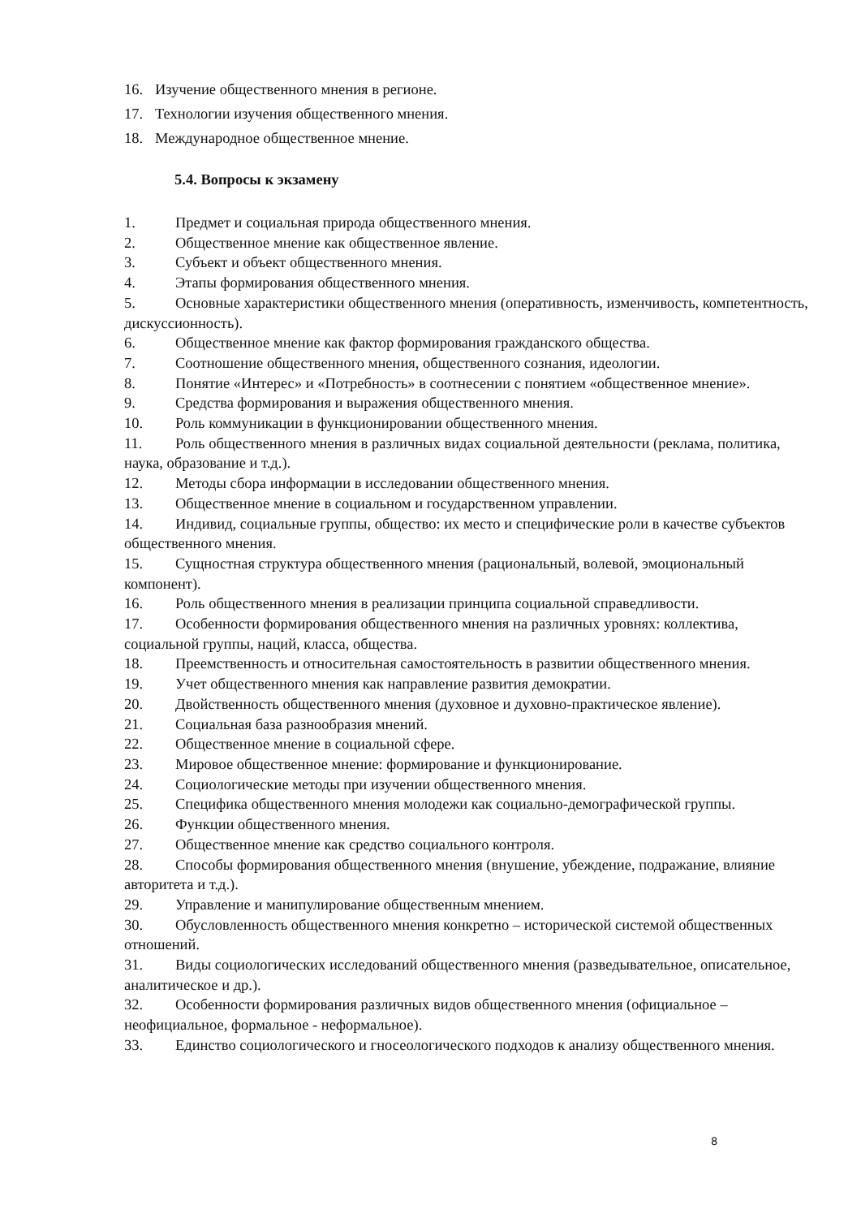16. Изучение общественного мнения в регионе.
17. Технологии изучения общественного мнения.
18. Международное общественное мнение.
5.4. Вопросы к экзамену
1. Предмет и социальная природа общественного мнения.
2. Общественное мнение как общественное явление.
3. Субъект и объект общественного мнения.
4. Этапы формирования общественного мнения.
5. Основные характеристики общественного мнения (оперативность, изменчивость, компетентность, дискуссионность).
6. Общественное мнение как фактор формирования гражданского общества.
7. Соотношение общественного мнения, общественного сознания, идеологии.
8. Понятие «Интерес» и «Потребность» в соотнесении с понятием «общественное мнение».
9. Средства формирования и выражения общественного мнения.
10. Роль коммуникации в функционировании общественного мнения.
11. Роль общественного мнения в различных видах социальной деятельности (реклама, политика, наука, образование и т.д.).
12. Методы сбора информации в исследовании общественного мнения.
13. Общественное мнение в социальном и государственном управлении.
14. Индивид, социальные группы, общество: их место и специфические роли в качестве субъектов общественного мнения.
15. Сущностная структура общественного мнения (рациональный, волевой, эмоциональный компонент).
16. Роль общественного мнения в реализации принципа социальной справедливости.
17. Особенности формирования общественного мнения на различных уровнях: коллектива, социальной группы, наций, класса, общества.
18. Преемственность и относительная самостоятельность в развитии общественного мнения.
19. Учет общественного мнения как направление развития демократии.
20. Двойственность общественного мнения (духовное и духовно-практическое явление).
21. Социальная база разнообразия мнений.
22. Общественное мнение в социальной сфере.
23. Мировое общественное мнение: формирование и функционирование.
24. Социологические методы при изучении общественного мнения.
25. Специфика общественного мнения молодежи как социально-демографической группы.
26. Функции общественного мнения.
27. Общественное мнение как средство социального контроля.
28. Способы формирования общественного мнения (внушение, убеждение, подражание, влияние авторитета и т.д.).
29. Управление и манипулирование общественным мнением.
30. Обусловленность общественного мнения конкретно – исторической системой общественных отношений.
31. Виды социологических исследований общественного мнения (разведывательное, описательное, аналитическое и др.).
32. Особенности формирования различных видов общественного мнения (официальное – неофициальное, формальное - неформальное).
33. Единство социологического и гносеологического подходов к анализу общественного мнения.
8